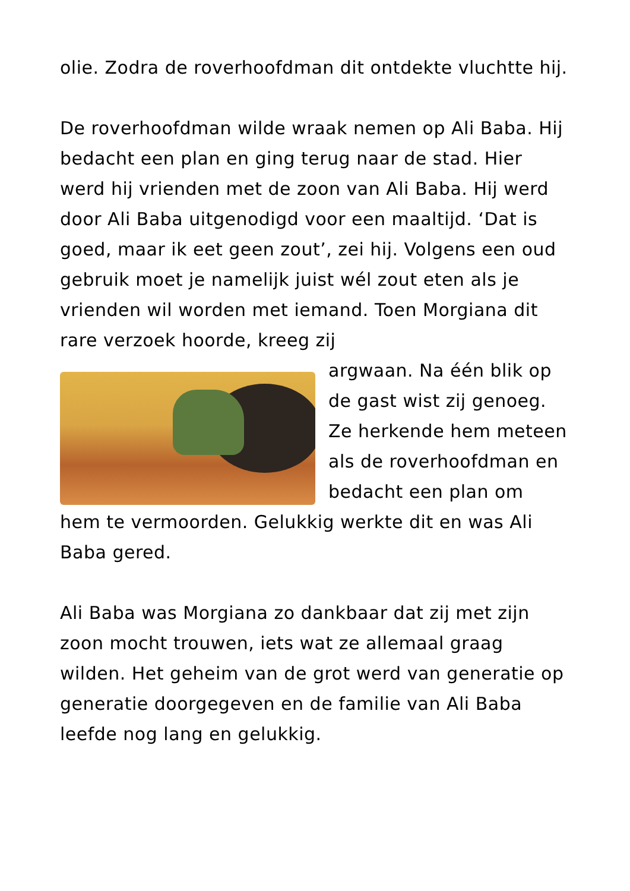olie. Zodra de roverhoofdman dit ontdekte vluchtte hij.
De roverhoofdman wilde wraak nemen op Ali Baba. Hij bedacht een plan en ging terug naar de stad. Hier werd hij vrienden met de zoon van Ali Baba. Hij werd door Ali Baba uitgenodigd voor een maaltijd. ‘Dat is goed, maar ik eet geen zout’, zei hij. Volgens een oud gebruik moet je namelijk juist wél zout eten als je vrienden wil worden met iemand. Toen Morgiana dit rare verzoek hoorde, kreeg zij
argwaan. Na één blik op de gast wist zij genoeg. Ze herkende hem meteen als de roverhoofdman en bedacht een plan om
hem te vermoorden. Gelukkig werkte dit en was Ali Baba gered.
Ali Baba was Morgiana zo dankbaar dat zij met zijn zoon mocht trouwen, iets wat ze allemaal graag wilden. Het geheim van de grot werd van generatie op generatie doorgegeven en de familie van Ali Baba leefde nog lang en gelukkig.